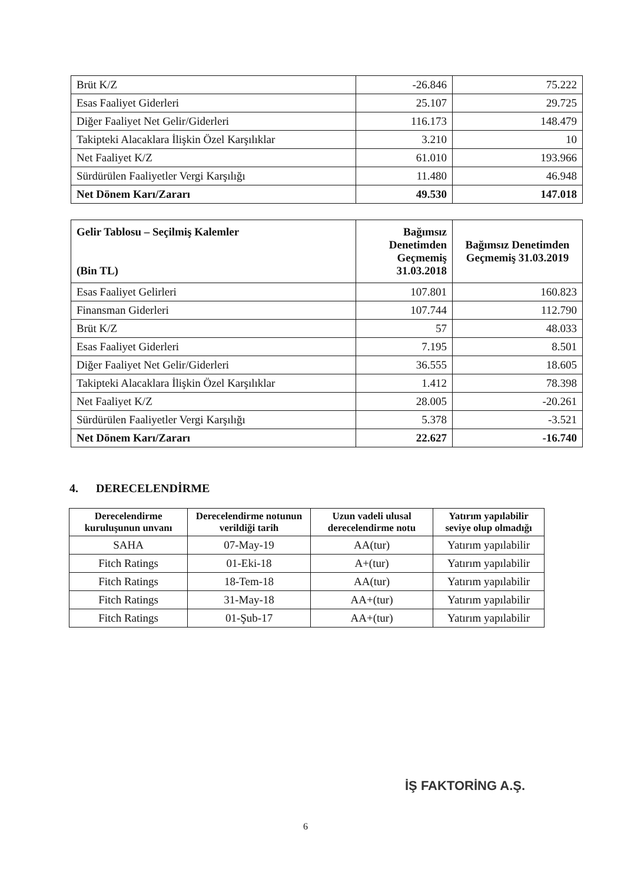| Brüt K/Z | -26.846 | 75.222 |
| Esas Faaliyet Giderleri | 25.107 | 29.725 |
| Diğer Faaliyet Net Gelir/Giderleri | 116.173 | 148.479 |
| Takipteki Alacaklara İlişkin Özel Karşılıklar | 3.210 | 10 |
| Net Faaliyet K/Z | 61.010 | 193.966 |
| Sürdürülen Faaliyetler Vergi Karşılığı | 11.480 | 46.948 |
| Net Dönem Karı/Zararı | 49.530 | 147.018 |
| Gelir Tablosu – Seçilmiş Kalemler (Bin TL) | Bağımsız Denetimden Geçmemiş 31.03.2018 | Bağımsız Denetimden Geçmemiş 31.03.2019 |
| --- | --- | --- |
| Esas Faaliyet Gelirleri | 107.801 | 160.823 |
| Finansman Giderleri | 107.744 | 112.790 |
| Brüt K/Z | 57 | 48.033 |
| Esas Faaliyet Giderleri | 7.195 | 8.501 |
| Diğer Faaliyet Net Gelir/Giderleri | 36.555 | 18.605 |
| Takipteki Alacaklara İlişkin Özel Karşılıklar | 1.412 | 78.398 |
| Net Faaliyet K/Z | 28.005 | -20.261 |
| Sürdürülen Faaliyetler Vergi Karşılığı | 5.378 | -3.521 |
| Net Dönem Karı/Zararı | 22.627 | -16.740 |
4. DERECELENDİRME
| Derecelendirme kuruluşunun unvanı | Derecelendirme notunun verildiği tarih | Uzun vadeli ulusal derecelendirme notu | Yatırım yapılabilir seviye olup olmadığı |
| --- | --- | --- | --- |
| SAHA | 07-May-19 | AA(tur) | Yatırım yapılabilir |
| Fitch Ratings | 01-Eki-18 | A+(tur) | Yatırım yapılabilir |
| Fitch Ratings | 18-Tem-18 | AA(tur) | Yatırım yapılabilir |
| Fitch Ratings | 31-May-18 | AA+(tur) | Yatırım yapılabilir |
| Fitch Ratings | 01-Şub-17 | AA+(tur) | Yatırım yapılabilir |
İŞ FAKTORİNG A.Ş.
6